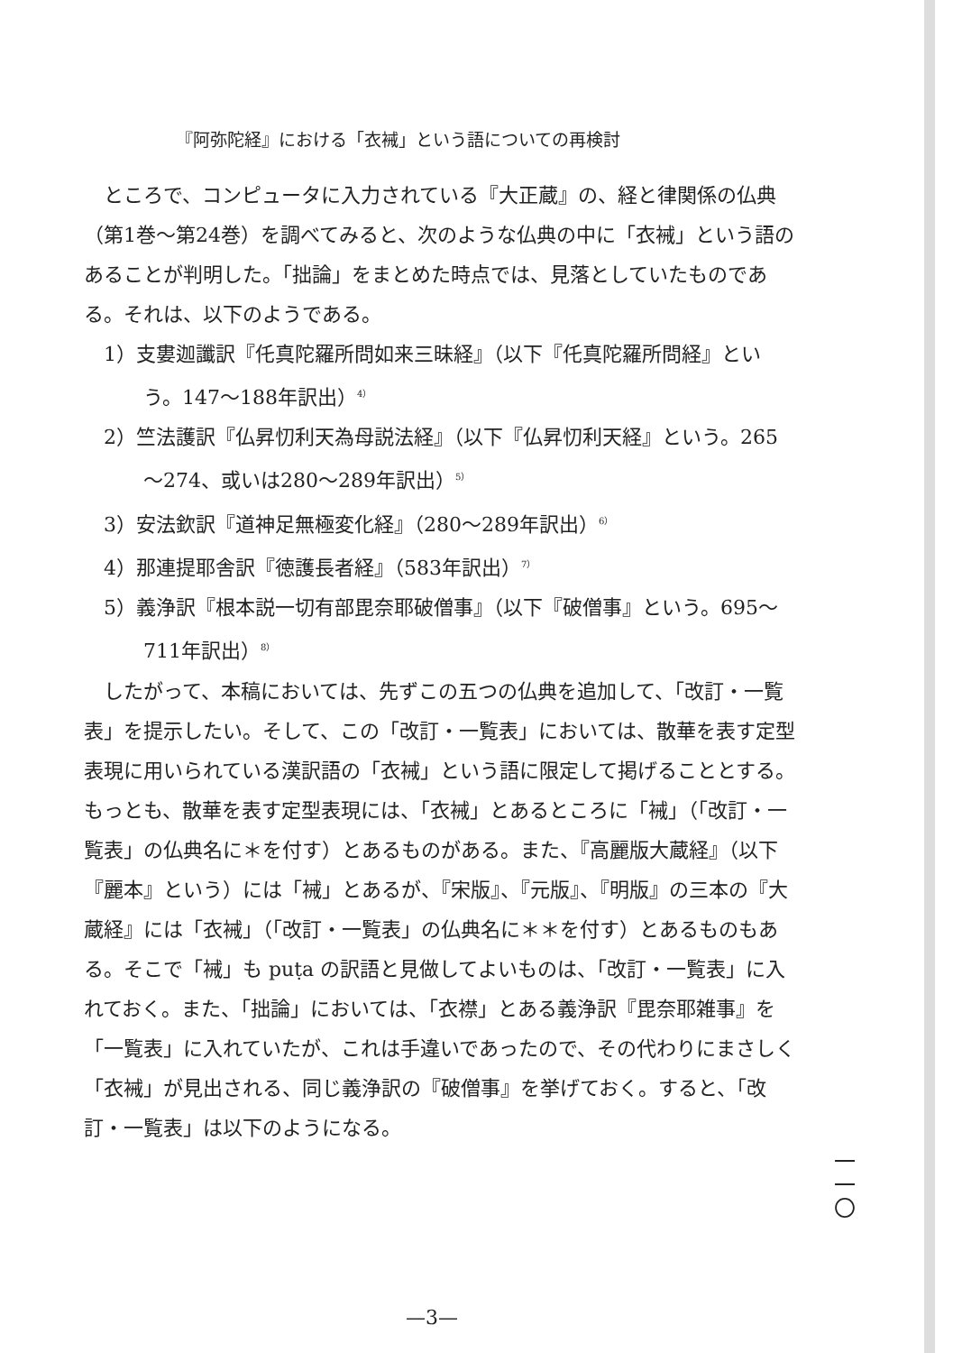『阿弥陀経』における「衣裓」という語についての再検討
ところで、コンピュータに入力されている『大正蔵』の、経と律関係の仏典（第1巻～第24巻）を調べてみると、次のような仏典の中に「衣裓」という語のあることが判明した。「拙論」をまとめた時点では、見落としていたものである。それは、以下のようである。
1）支婁迦讖訳『仛真陀羅所問如来三昧経』（以下『仛真陀羅所問経』という。147～188年訳出）<sup>4）</sup>
2）竺法護訳『仏昇忉利天為母説法経』（以下『仏昇忉利天経』という。265～274、或いは280～289年訳出）<sup>5）</sup>
3）安法欽訳『道神足無極変化経』（280～289年訳出）<sup>6）</sup>
4）那連提耶舎訳『徳護長者経』（583年訳出）<sup>7）</sup>
5）義浄訳『根本説一切有部毘奈耶破僧事』（以下『破僧事』という。695～711年訳出）<sup>8）</sup>
したがって、本稿においては、先ずこの五つの仏典を追加して、「改訂・一覧表」を提示したい。そして、この「改訂・一覧表」においては、散華を表す定型表現に用いられている漢訳語の「衣裓」という語に限定して掲げることとする。もっとも、散華を表す定型表現には、「衣裓」とあるところに「裓」（「改訂・一覧表」の仏典名に＊を付す）とあるものがある。また、『高麗版大蔵経』（以下『麗本』という）には「裓」とあるが、『宋版』、『元版』、『明版』の三本の『大蔵経』には「衣裓」（「改訂・一覧表」の仏典名に＊＊を付す）とあるものもある。そこで「裓」も puṭa の訳語と見做してよいものは、「改訂・一覧表」に入れておく。また、「拙論」においては、「衣襟」とある義浄訳『毘奈耶雑事』を「一覧表」に入れていたが、これは手違いであったので、その代わりにまさしく「衣裓」が見出される、同じ義浄訳の『破僧事』を挙げておく。すると、「改訂・一覧表」は以下のようになる。
一 一 〇
—3—